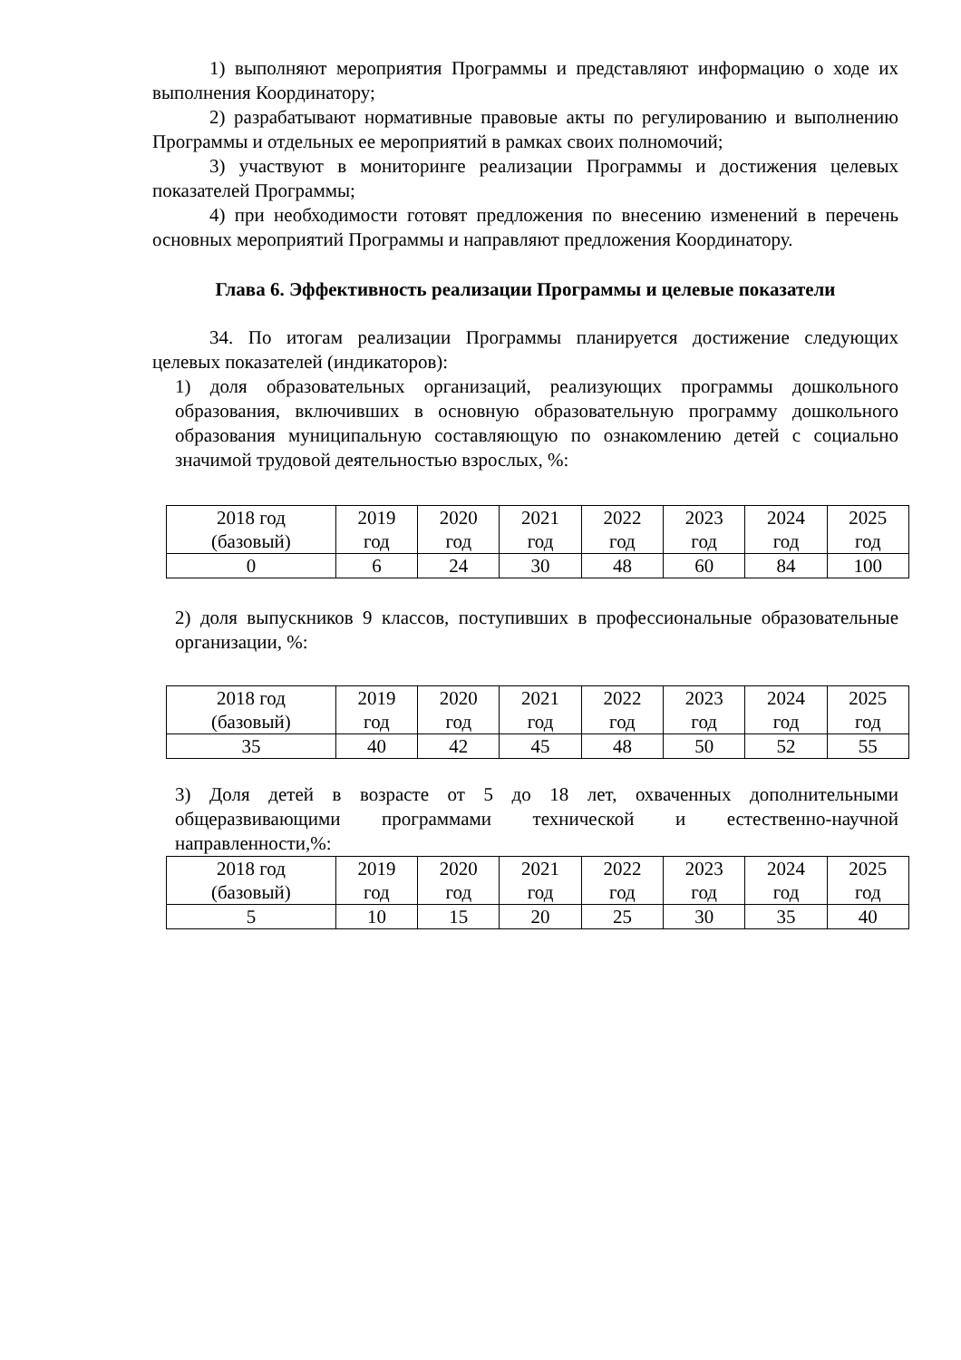1) выполняют мероприятия Программы и представляют информацию о ходе их выполнения Координатору;
2) разрабатывают нормативные правовые акты по регулированию и выполнению Программы и отдельных ее мероприятий в рамках своих полномочий;
3) участвуют в мониторинге реализации Программы и достижения целевых показателей Программы;
4) при необходимости готовят предложения по внесению изменений в перечень основных мероприятий Программы и направляют предложения Координатору.
Глава 6. Эффективность реализации Программы и целевые показатели
34. По итогам реализации Программы планируется достижение следующих целевых показателей (индикаторов):
1) доля образовательных организаций, реализующих программы дошкольного образования, включивших в основную образовательную программу дошкольного образования муниципальную составляющую по ознакомлению детей с социально значимой трудовой деятельностью взрослых, %:
| 2018 год (базовый) | 2019 год | 2020 год | 2021 год | 2022 год | 2023 год | 2024 год | 2025 год |
| 0 | 6 | 24 | 30 | 48 | 60 | 84 | 100 |
2) доля выпускников 9 классов, поступивших в профессиональные образовательные организации, %:
| 2018 год (базовый) | 2019 год | 2020 год | 2021 год | 2022 год | 2023 год | 2024 год | 2025 год |
| 35 | 40 | 42 | 45 | 48 | 50 | 52 | 55 |
3) Доля детей в возрасте от 5 до 18 лет, охваченных дополнительными общеразвивающими программами технической и естественно-научной направленности,%:
| 2018 год (базовый) | 2019 год | 2020 год | 2021 год | 2022 год | 2023 год | 2024 год | 2025 год |
| 5 | 10 | 15 | 20 | 25 | 30 | 35 | 40 |